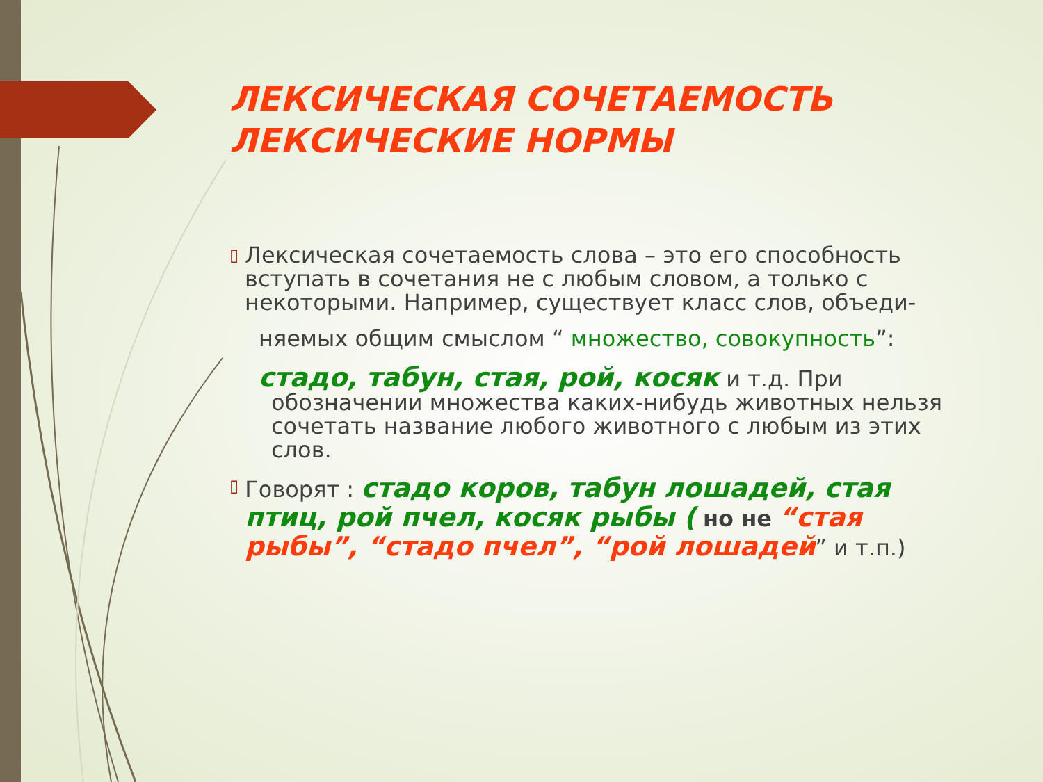ЛЕКСИЧЕСКАЯ СОЧЕТАЕМОСТЬ
ЛЕКСИЧЕСКИЕ НОРМЫ
▯
Лексическая сочетаемость слова – это его способность вступать в сочетания не с любым словом, а только с некоторыми. Например, существует класс слов, объеди-
няемых общим смыслом “ множество, совокупность”:
стадо, табун, стая, рой, косяк и т.д. При
обозначении множества каких-нибудь животных нельзя сочетать название любого животного с любым из этих слов.
▯
Говорят : стадо коров, табун лошадей, стая птиц, рой пчел, косяк рыбы ( но не “стая рыбы”, “стадо пчел”, “рой лошадей” и т.п.)